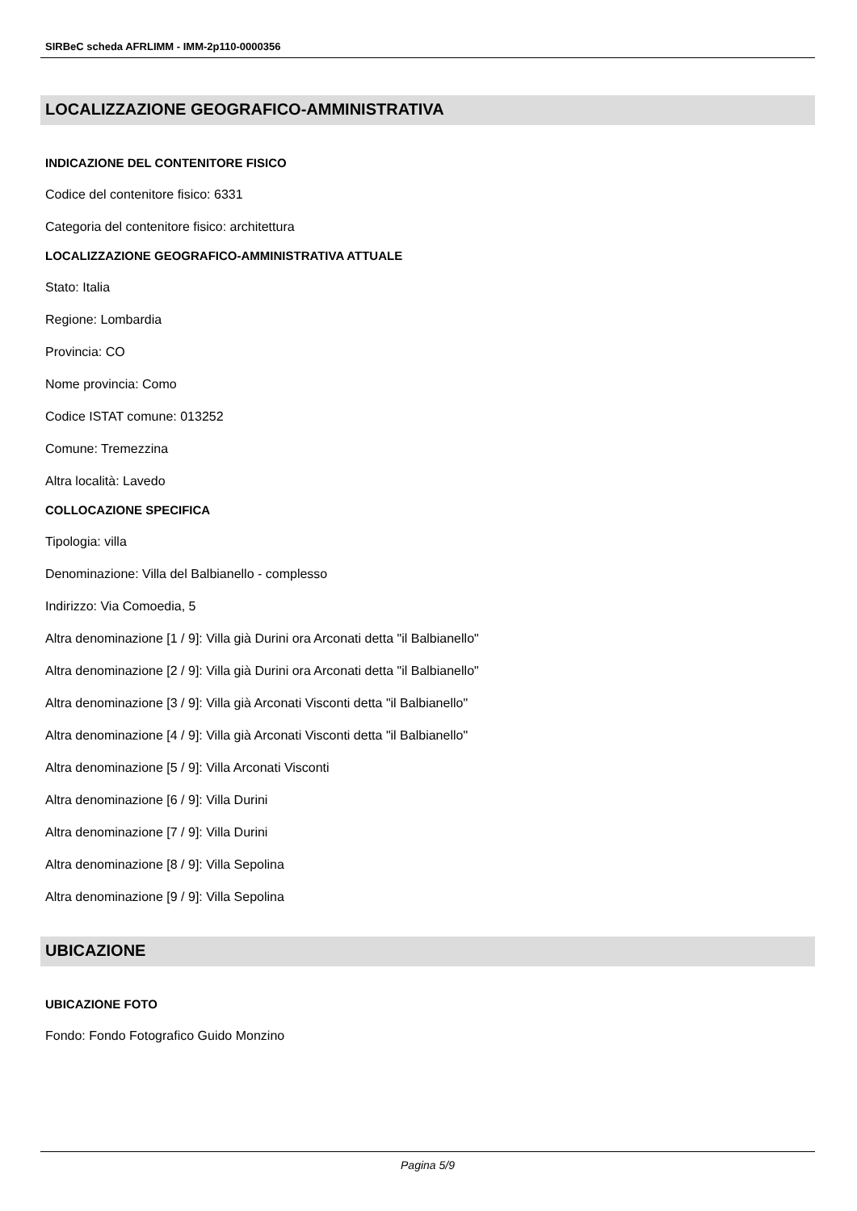SIRBeC scheda AFRLIMM - IMM-2p110-0000356
LOCALIZZAZIONE GEOGRAFICO-AMMINISTRATIVA
INDICAZIONE DEL CONTENITORE FISICO
Codice del contenitore fisico: 6331
Categoria del contenitore fisico: architettura
LOCALIZZAZIONE GEOGRAFICO-AMMINISTRATIVA ATTUALE
Stato: Italia
Regione: Lombardia
Provincia: CO
Nome provincia: Como
Codice ISTAT comune: 013252
Comune: Tremezzina
Altra località: Lavedo
COLLOCAZIONE SPECIFICA
Tipologia: villa
Denominazione: Villa del Balbianello - complesso
Indirizzo: Via Comoedia, 5
Altra denominazione [1 / 9]: Villa già Durini ora Arconati detta "il Balbianello"
Altra denominazione [2 / 9]: Villa già Durini ora Arconati detta "il Balbianello"
Altra denominazione [3 / 9]: Villa già Arconati Visconti detta "il Balbianello"
Altra denominazione [4 / 9]: Villa già Arconati Visconti detta "il Balbianello"
Altra denominazione [5 / 9]: Villa Arconati Visconti
Altra denominazione [6 / 9]: Villa Durini
Altra denominazione [7 / 9]: Villa Durini
Altra denominazione [8 / 9]: Villa Sepolina
Altra denominazione [9 / 9]: Villa Sepolina
UBICAZIONE
UBICAZIONE FOTO
Fondo: Fondo Fotografico Guido Monzino
Pagina 5/9